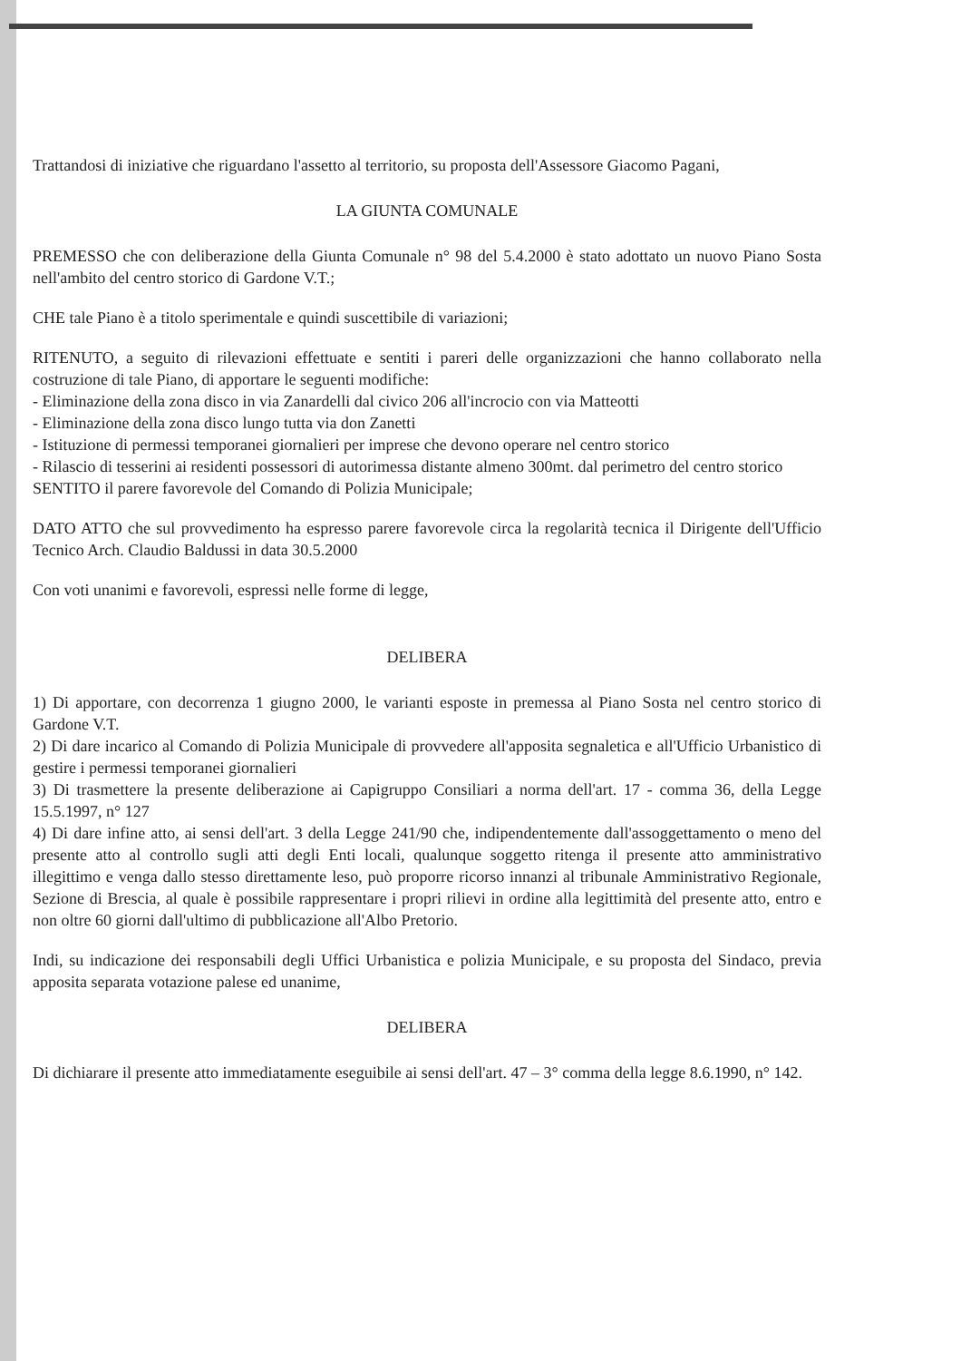Trattandosi di iniziative che riguardano l'assetto al territorio, su proposta dell'Assessore Giacomo Pagani,
LA GIUNTA COMUNALE
PREMESSO che con deliberazione della Giunta Comunale n° 98 del 5.4.2000 è stato adottato un nuovo Piano Sosta nell'ambito del centro storico di Gardone V.T.;
CHE tale Piano è a titolo sperimentale e quindi suscettibile di variazioni;
RITENUTO, a seguito di rilevazioni effettuate e sentiti i pareri delle organizzazioni che hanno collaborato nella costruzione di tale Piano, di apportare le seguenti modifiche:
- Eliminazione della zona disco in via Zanardelli dal civico 206 all'incrocio con via Matteotti
- Eliminazione della zona disco lungo tutta via don Zanetti
- Istituzione di permessi temporanei giornalieri per imprese che devono operare nel centro storico
- Rilascio di tesserini ai residenti possessori di autorimessa distante almeno 300mt. dal perimetro del centro storico
SENTITO il parere favorevole del Comando di Polizia Municipale;
DATO ATTO che sul provvedimento ha espresso parere favorevole circa la regolarità tecnica il Dirigente dell'Ufficio Tecnico Arch. Claudio Baldussi in data 30.5.2000
Con voti unanimi e favorevoli, espressi nelle forme di legge,
DELIBERA
1) Di apportare, con decorrenza 1 giugno 2000, le varianti esposte in premessa al Piano Sosta nel centro storico di Gardone V.T.
2) Di dare incarico al Comando di Polizia Municipale di provvedere all'apposita segnaletica e all'Ufficio Urbanistico di gestire i permessi temporanei giornalieri
3) Di trasmettere la presente deliberazione ai Capigruppo Consiliari a norma dell'art. 17 - comma 36, della Legge 15.5.1997, n° 127
4) Di dare infine atto, ai sensi dell'art. 3 della Legge 241/90 che, indipendentemente dall'assoggettamento o meno del presente atto al controllo sugli atti degli Enti locali, qualunque soggetto ritenga il presente atto amministrativo illegittimo e venga dallo stesso direttamente leso, può proporre ricorso innanzi al tribunale Amministrativo Regionale, Sezione di Brescia, al quale è possibile rappresentare i propri rilievi in ordine alla legittimità del presente atto, entro e non oltre 60 giorni dall'ultimo di pubblicazione all'Albo Pretorio.
Indi, su indicazione dei responsabili degli Uffici Urbanistica e polizia Municipale, e su proposta del Sindaco, previa apposita separata votazione palese ed unanime,
DELIBERA
Di dichiarare il presente atto immediatamente eseguibile ai sensi dell'art. 47 – 3° comma della legge 8.6.1990, n° 142.